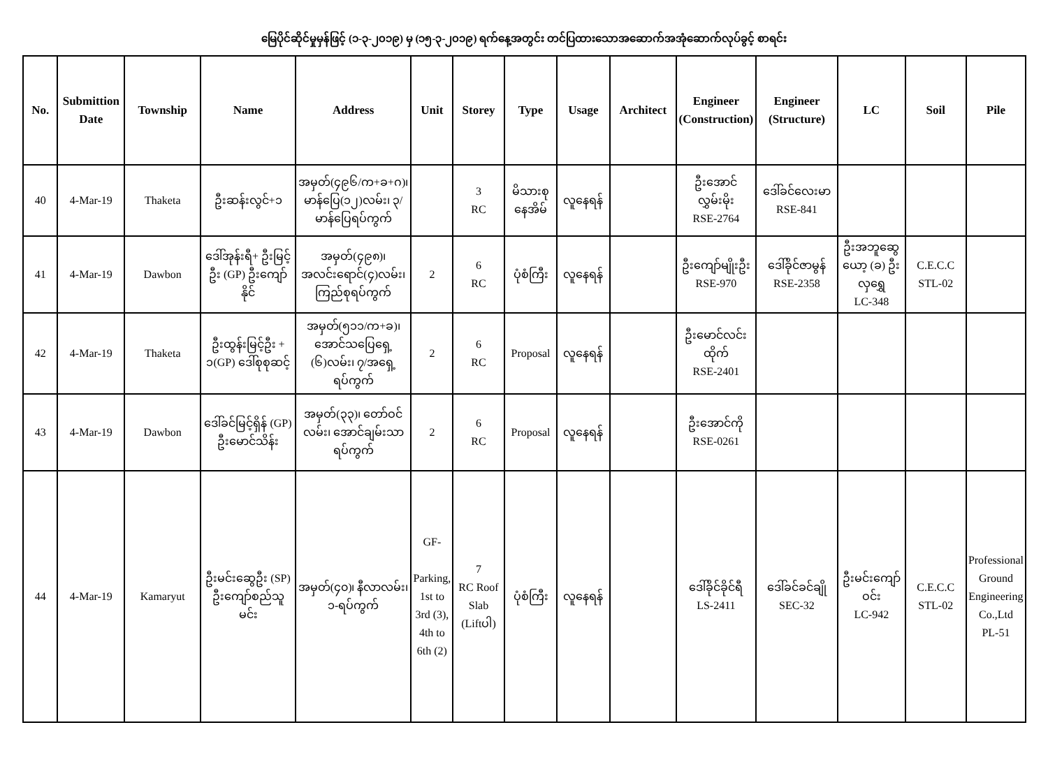မြေပိုင်ဆိုင်မှုမှန်ဖြင့် (၁-၃-၂၀၁၉) မှ (၁၅-၃-၂၀၁၉) ရက်နေ့အတွင်း တင်ပြထားသောအဆောက်အအုံဆောက်လုပ်ခွင့် စာရင်း
| No. | Submittion Date | Township | Name | Address | Unit | Storey | Type | Usage | Architect | Engineer (Construction) | Engineer (Structure) | LC | Soil | Pile |
| --- | --- | --- | --- | --- | --- | --- | --- | --- | --- | --- | --- | --- | --- | --- |
| 40 | 4-Mar-19 | Thaketa | ဦးဆန်းလွင်+၁ | အမှတ်(၄၉၆/က+ခ+ဂ)၊ မာန်ပြေ(၁၂)လမ်း၊ ၃/မာန်ပြေရပ်ကွက် | | 3 RC | မိသားစု နေအိမ် | လူနေရန် | | ဦးအောင်လွှမ်းမိုး RSE-2764 | ဒေါ်ခင်လေးမာ RSE-841 | | | |
| 41 | 4-Mar-19 | Dawbon | ဒေါ်အုန်းရီ+ ဦးမြင့်ဦး (GP) ဦးကျော်နိုင် | အမှတ်(၄၉၈)၊ အလင်းရောင်(၄)လမ်း၊ ကြည်စုရပ်ကွက် | 2 | 6 RC | ပုံစံကြီး | လူနေရန် | | ဦးကျော်မျိုးဦး RSE-970 | ဒေါ်ခိုင်ဇာမွန် RSE-2358 | ဦးအဘူဆွေယော့ (ခ) ဦးလှရွှေ LC-348 | C.E.C.C STL-02 | |
| 42 | 4-Mar-19 | Thaketa | ဦးထွန်းမြင့်ဦး + ၁(GP) ဒေါ်စုစုဆင့် | အမှတ်(၅၁၁/က+ခ)၊ အောင်သပြေရှေ့ (၆)လမ်း၊ ၇/အရှေ့ရပ်ကွက် | 2 | 6 RC | Proposal | လူနေရန် | | ဦးမောင်လင်းထိုက် RSE-2401 | | | | |
| 43 | 4-Mar-19 | Dawbon | ဒေါ်ခင်မြင့်ရှိန် (GP) ဦးမောင်သိန်း | အမှတ်(၃၃)၊ တော်ဝင်လမ်း၊ အောင်ချမ်းသာရပ်ကွက် | 2 | 6 RC | Proposal | လူနေရန် | | ဦးအောင်ကို RSE-0261 | | | | |
| 44 | 4-Mar-19 | Kamaryut | ဦးမင်းဆွေဦး (SP) ဦးကျော်စည်သူမင်း | အမှတ်(၄၀)၊ နီလာလမ်း၊ ၁-ရပ်ကွက် | GF- Parking, 1st to 3rd (3), 4th to 6th (2) | 7 RC Roof Slab (Liftပါ) | ပုံစံကြီး | လူနေရန် | | ဒေါ်ခိုင်ခိုင်ရီ LS-2411 | ဒေါ်ခင်ခင်ချို SEC-32 | ဦးမင်းကျော်ဝင်း LC-942 | C.E.C.C STL-02 | Professional Ground Engineering Co.,Ltd PL-51 |